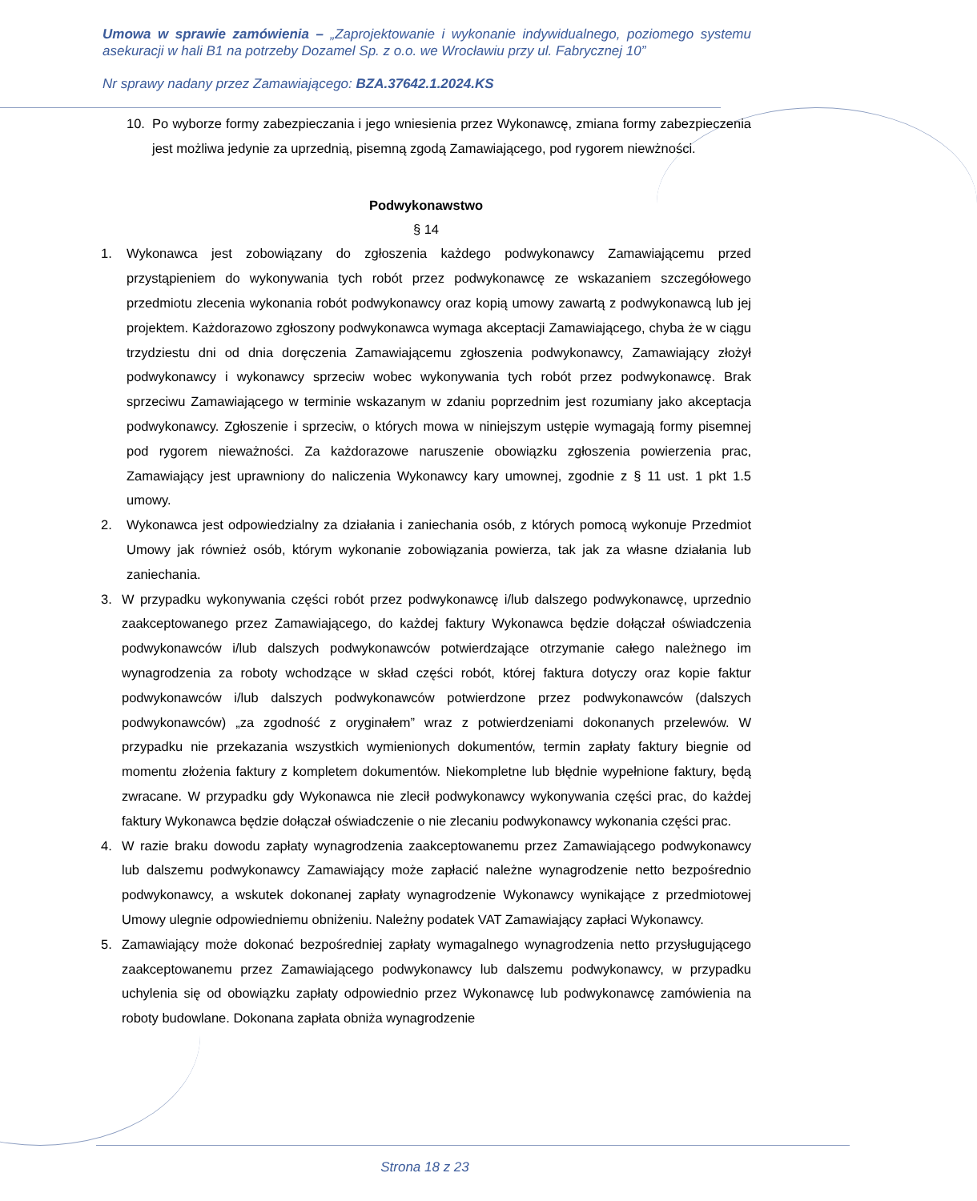Umowa w sprawie zamówienia – „Zaprojektowanie i wykonanie indywidualnego, poziomego systemu asekuracji w hali B1 na potrzeby Dozamel Sp. z o.o. we Wrocławiu przy ul. Fabrycznej 10”
Nr sprawy nadany przez Zamawiającego: BZA.37642.1.2024.KS
10. Po wyborze formy zabezpieczania i jego wniesienia przez Wykonawcę, zmiana formy zabezpieczenia jest możliwa jedynie za uprzednią, pisemną zgodą Zamawiającego, pod rygorem niewżności.
Podwykonawstwo
§ 14
1. Wykonawca jest zobowiązany do zgłoszenia każdego podwykonawcy Zamawiającemu przed przystąpieniem do wykonywania tych robót przez podwykonawcę ze wskazaniem szczegółowego przedmiotu zlecenia wykonania robót podwykonawcy oraz kopią umowy zawartą z podwykonawcą lub jej projektem. Każdorazowo zgłoszony podwykonawca wymaga akceptacji Zamawiającego, chyba że w ciągu trzydziestu dni od dnia doręczenia Zamawiającemu zgłoszenia podwykonawcy, Zamawiający złożył podwykonawcy i wykonawcy sprzeciw wobec wykonywania tych robót przez podwykonawcę. Brak sprzeciwu Zamawiającego w terminie wskazanym w zdaniu poprzednim jest rozumiany jako akceptacja podwykonawcy. Zgłoszenie i sprzeciw, o których mowa w niniejszym ustępie wymagają formy pisemnej pod rygorem nieważności. Za każdorazowe naruszenie obowiązku zgłoszenia powierzenia prac, Zamawiający jest uprawniony do naliczenia Wykonawcy kary umownej, zgodnie z § 11 ust. 1 pkt 1.5 umowy.
2. Wykonawca jest odpowiedzialny za działania i zaniechania osób, z których pomocą wykonuje Przedmiot Umowy jak również osób, którym wykonanie zobowiązania powierza, tak jak za własne działania lub zaniechania.
3. W przypadku wykonywania części robót przez podwykonawcę i/lub dalszego podwykonawcę, uprzednio zaakceptowanego przez Zamawiającego, do każdej faktury Wykonawca będzie dołączał oświadczenia podwykonawców i/lub dalszych podwykonawców potwierdzające otrzymanie całego należnego im wynagrodzenia za roboty wchodzące w skład części robót, której faktura dotyczy oraz kopie faktur podwykonawców i/lub dalszych podwykonawców potwierdzone przez podwykonawców (dalszych podwykonawców) „za zgodność z oryginałem” wraz z potwierdzeniami dokonanych przelewów. W przypadku nie przekazania wszystkich wymienionych dokumentów, termin zapłaty faktury biegnie od momentu złożenia faktury z kompletem dokumentów. Niekompletne lub błędnie wypełnione faktury, będą zwracane. W przypadku gdy Wykonawca nie zlecił podwykonawcy wykonywania części prac, do każdej faktury Wykonawca będzie dołączał oświadczenie o nie zlecaniu podwykonawcy wykonania części prac.
4. W razie braku dowodu zapłaty wynagrodzenia zaakceptowanemu przez Zamawiającego podwykonawcy lub dalszemu podwykonawcy Zamawiający może zapłacić należne wynagrodzenie netto bezpośrednio podwykonawcy, a wskutek dokonanej zapłaty wynagrodzenie Wykonawcy wynikające z przedmiotowej Umowy ulegnie odpowiedniemu obniżeniu. Należny podatek VAT Zamawiający zapłaci Wykonawcy.
5. Zamawiający może dokonać bezpośredniej zapłaty wymagalnego wynagrodzenia netto przysługującego zaakceptowanemu przez Zamawiającego podwykonawcy lub dalszemu podwykonawcy, w przypadku uchylenia się od obowiązku zapłaty odpowiednio przez Wykonawcę lub podwykonawcę zamówienia na roboty budowlane. Dokonana zapłata obniża wynagrodzenie
Strona 18 z 23